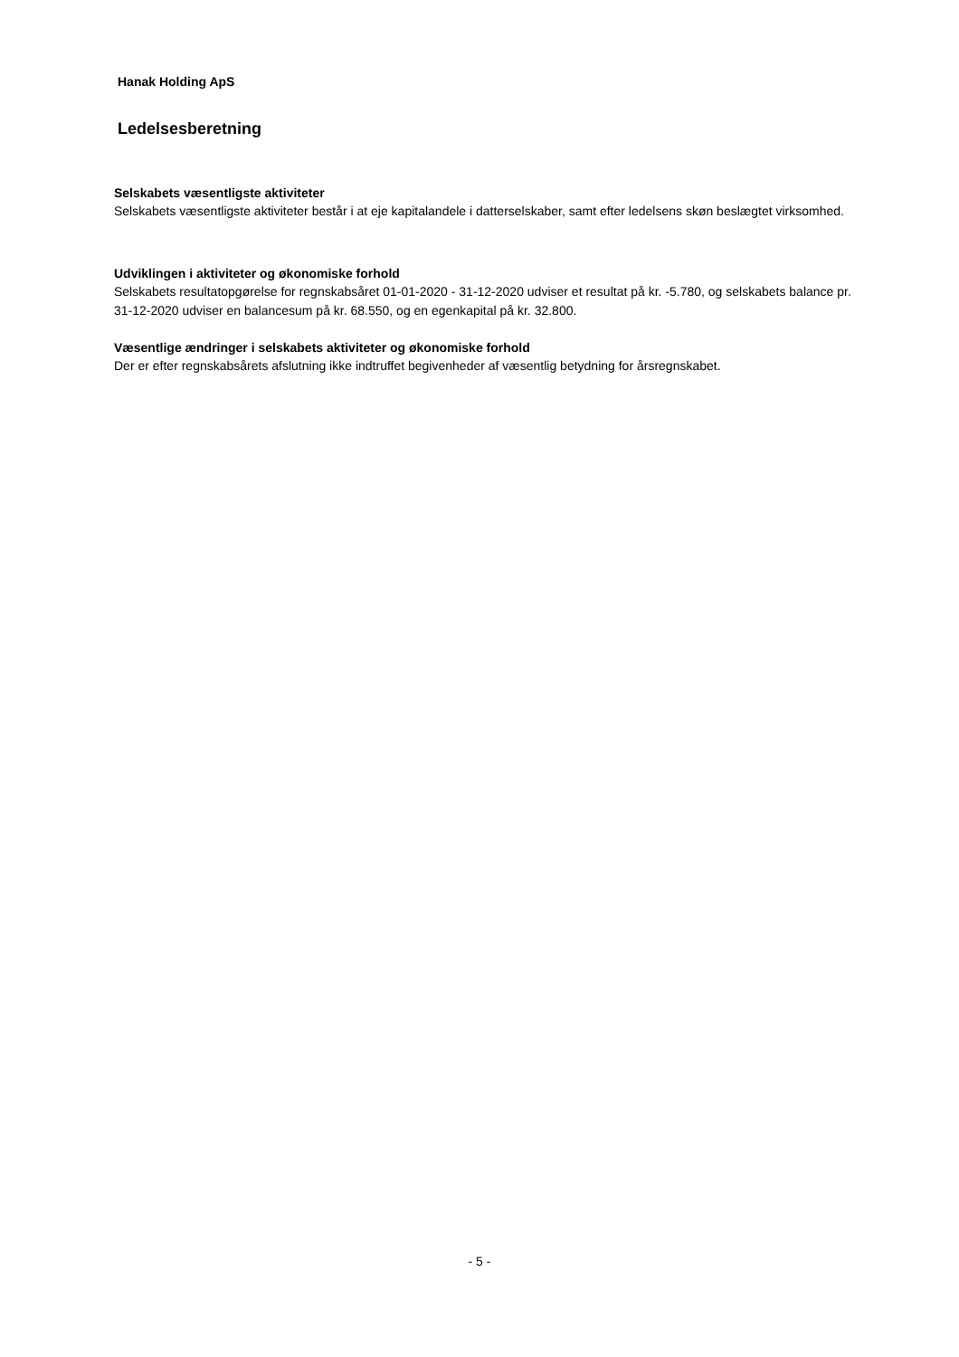Hanak Holding ApS
Ledelsesberetning
Selskabets væsentligste aktiviteter
Selskabets væsentligste aktiviteter består i at eje kapitalandele i datterselskaber, samt efter ledelsens skøn beslægtet virksomhed.
Udviklingen i aktiviteter og økonomiske forhold
Selskabets resultatopgørelse for regnskabsåret 01-01-2020 - 31-12-2020 udviser et resultat på kr. -5.780, og selskabets balance pr. 31-12-2020 udviser en balancesum på kr. 68.550, og en egenkapital på kr. 32.800.
Væsentlige ændringer i selskabets aktiviteter og økonomiske forhold
Der er efter regnskabsårets afslutning ikke indtruffet begivenheder af væsentlig betydning for årsregnskabet.
- 5 -